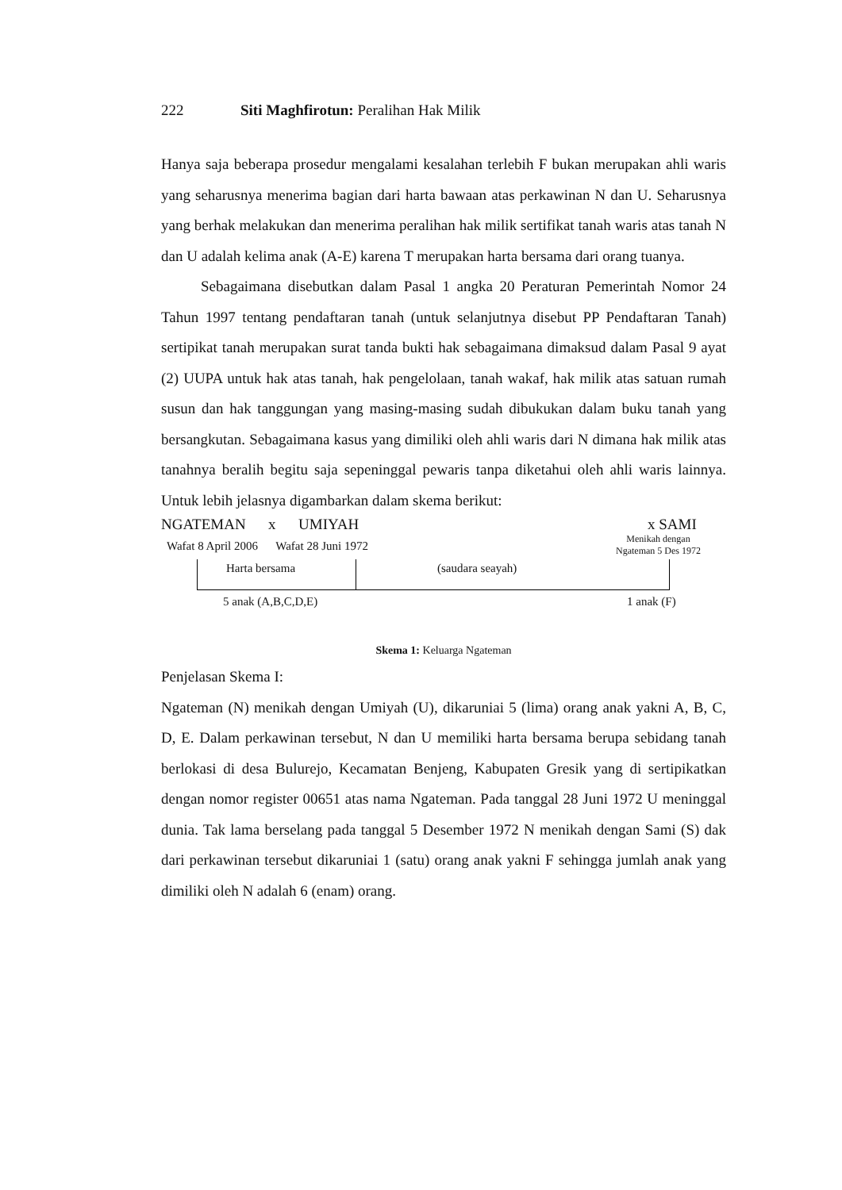222 Siti Maghfirotun: Peralihan Hak Milik
Hanya saja beberapa prosedur mengalami kesalahan terlebih F bukan merupakan ahli waris yang seharusnya menerima bagian dari harta bawaan atas perkawinan N dan U. Seharusnya yang berhak melakukan dan menerima peralihan hak milik sertifikat tanah waris atas tanah N dan U adalah kelima anak (A-E) karena T merupakan harta bersama dari orang tuanya.
Sebagaimana disebutkan dalam Pasal 1 angka 20 Peraturan Pemerintah Nomor 24 Tahun 1997 tentang pendaftaran tanah (untuk selanjutnya disebut PP Pendaftaran Tanah) sertipikat tanah merupakan surat tanda bukti hak sebagaimana dimaksud dalam Pasal 9 ayat (2) UUPA untuk hak atas tanah, hak pengelolaan, tanah wakaf, hak milik atas satuan rumah susun dan hak tanggungan yang masing-masing sudah dibukukan dalam buku tanah yang bersangkutan. Sebagaimana kasus yang dimiliki oleh ahli waris dari N dimana hak milik atas tanahnya beralih begitu saja sepeninggal pewaris tanpa diketahui oleh ahli waris lainnya. Untuk lebih jelasnya digambarkan dalam skema berikut:
NGATEMAN x UMIYAH x SAMI
Wafat 8 April 2006 Wafat 28 Juni 1972
Menikah dengan
Ngateman 5 Des 1972
Harta bersama (saudara seayah)
5 anak (A,B,C,D,E) 1 anak (F)
Skema 1: Keluarga Ngateman
Penjelasan Skema I:
Ngateman (N) menikah dengan Umiyah (U), dikaruniai 5 (lima) orang anak yakni A, B, C, D, E. Dalam perkawinan tersebut, N dan U memiliki harta bersama berupa sebidang tanah berlokasi di desa Bulurejo, Kecamatan Benjeng, Kabupaten Gresik yang di sertipikatkan dengan nomor register 00651 atas nama Ngateman. Pada tanggal 28 Juni 1972 U meninggal dunia. Tak lama berselang pada tanggal 5 Desember 1972 N menikah dengan Sami (S) dak dari perkawinan tersebut dikaruniai 1 (satu) orang anak yakni F sehingga jumlah anak yang dimiliki oleh N adalah 6 (enam) orang.